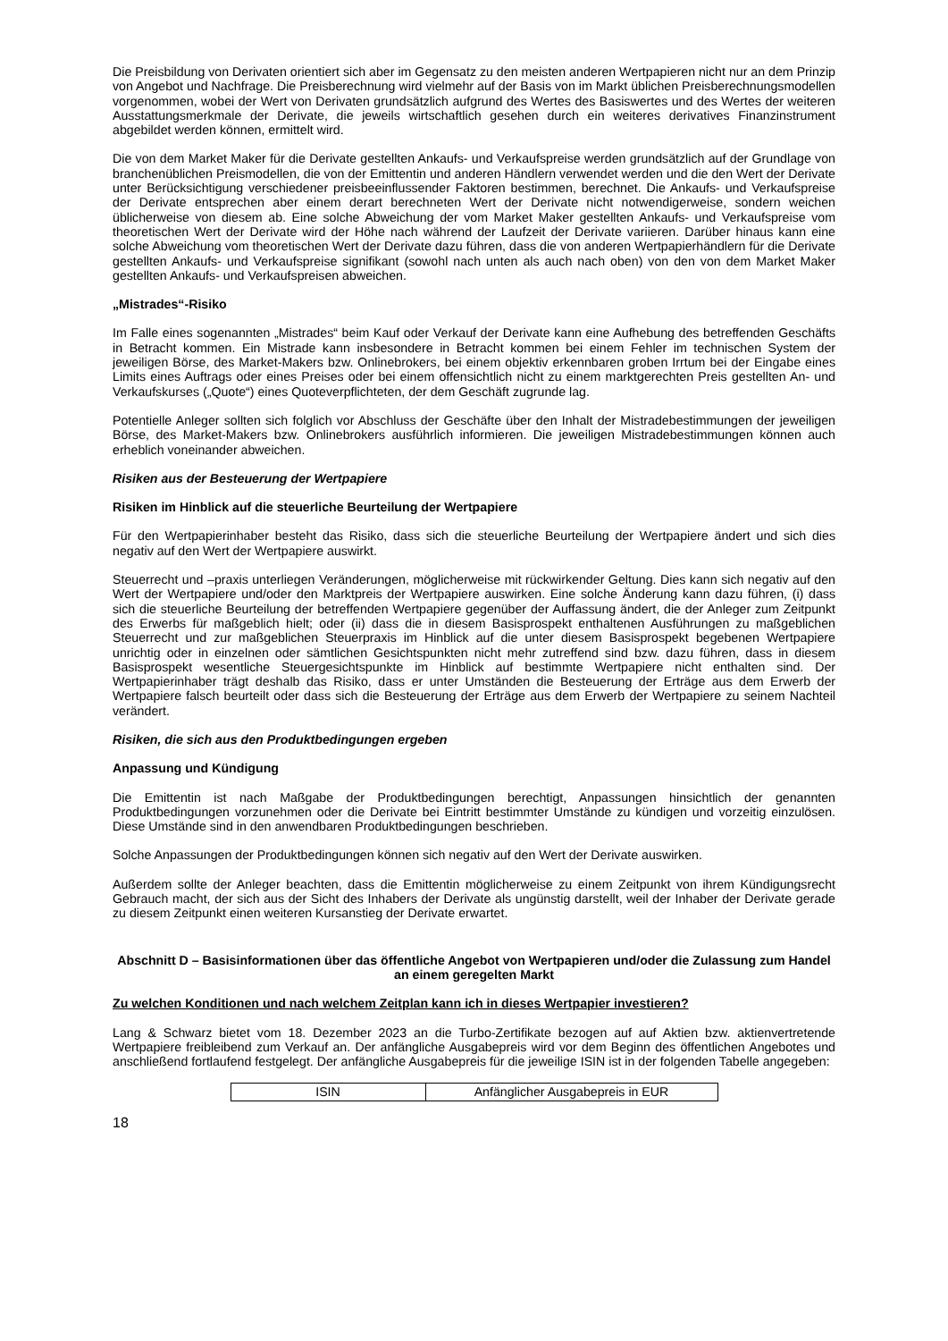Die Preisbildung von Derivaten orientiert sich aber im Gegensatz zu den meisten anderen Wertpapieren nicht nur an dem Prinzip von Angebot und Nachfrage. Die Preisberechnung wird vielmehr auf der Basis von im Markt üblichen Preisberechnungsmodellen vorgenommen, wobei der Wert von Derivaten grundsätzlich aufgrund des Wertes des Basiswertes und des Wertes der weiteren Ausstattungsmerkmale der Derivate, die jeweils wirtschaftlich gesehen durch ein weiteres derivatives Finanzinstrument abgebildet werden können, ermittelt wird.
Die von dem Market Maker für die Derivate gestellten Ankaufs- und Verkaufspreise werden grundsätzlich auf der Grundlage von branchenüblichen Preismodellen, die von der Emittentin und anderen Händlern verwendet werden und die den Wert der Derivate unter Berücksichtigung verschiedener preisbeeinflussender Faktoren bestimmen, berechnet. Die Ankaufs- und Verkaufspreise der Derivate entsprechen aber einem derart berechneten Wert der Derivate nicht notwendigerweise, sondern weichen üblicherweise von diesem ab. Eine solche Abweichung der vom Market Maker gestellten Ankaufs- und Verkaufspreise vom theoretischen Wert der Derivate wird der Höhe nach während der Laufzeit der Derivate variieren. Darüber hinaus kann eine solche Abweichung vom theoretischen Wert der Derivate dazu führen, dass die von anderen Wertpapierhändlern für die Derivate gestellten Ankaufs- und Verkaufspreise signifikant (sowohl nach unten als auch nach oben) von den von dem Market Maker gestellten Ankaufs- und Verkaufspreisen abweichen.
„Mistrades“-Risiko
Im Falle eines sogenannten „Mistrades“ beim Kauf oder Verkauf der Derivate kann eine Aufhebung des betreffenden Geschäfts in Betracht kommen. Ein Mistrade kann insbesondere in Betracht kommen bei einem Fehler im technischen System der jeweiligen Börse, des Market-Makers bzw. Onlinebrokers, bei einem objektiv erkennbaren groben Irrtum bei der Eingabe eines Limits eines Auftrags oder eines Preises oder bei einem offensichtlich nicht zu einem marktgerechten Preis gestellten An- und Verkaufskurses („Quote“) eines Quoteverpflichteten, der dem Geschäft zugrunde lag.
Potentielle Anleger sollten sich folglich vor Abschluss der Geschäfte über den Inhalt der Mistradebestimmungen der jeweiligen Börse, des Market-Makers bzw. Onlinebrokers ausführlich informieren. Die jeweiligen Mistradebestimmungen können auch erheblich voneinander abweichen.
Risiken aus der Besteuerung der Wertpapiere
Risiken im Hinblick auf die steuerliche Beurteilung der Wertpapiere
Für den Wertpapierinhaber besteht das Risiko, dass sich die steuerliche Beurteilung der Wertpapiere ändert und sich dies negativ auf den Wert der Wertpapiere auswirkt.
Steuerrecht und –praxis unterliegen Veränderungen, möglicherweise mit rückwirkender Geltung. Dies kann sich negativ auf den Wert der Wertpapiere und/oder den Marktpreis der Wertpapiere auswirken. Eine solche Änderung kann dazu führen, (i) dass sich die steuerliche Beurteilung der betreffenden Wertpapiere gegenüber der Auffassung ändert, die der Anleger zum Zeitpunkt des Erwerbs für maßgeblich hielt; oder (ii) dass die in diesem Basisprospekt enthaltenen Ausführungen zu maßgeblichen Steuerrecht und zur maßgeblichen Steuerpraxis im Hinblick auf die unter diesem Basisprospekt begebenen Wertpapiere unrichtig oder in einzelnen oder sämtlichen Gesichtspunkten nicht mehr zutreffend sind bzw. dazu führen, dass in diesem Basisprospekt wesentliche Steuergesichtspunkte im Hinblick auf bestimmte Wertpapiere nicht enthalten sind. Der Wertpapierinhaber trägt deshalb das Risiko, dass er unter Umständen die Besteuerung der Erträge aus dem Erwerb der Wertpapiere falsch beurteilt oder dass sich die Besteuerung der Erträge aus dem Erwerb der Wertpapiere zu seinem Nachteil verändert.
Risiken, die sich aus den Produktbedingungen ergeben
Anpassung und Kündigung
Die Emittentin ist nach Maßgabe der Produktbedingungen berechtigt, Anpassungen hinsichtlich der genannten Produktbedingungen vorzunehmen oder die Derivate bei Eintritt bestimmter Umstände zu kündigen und vorzeitig einzulösen. Diese Umstände sind in den anwendbaren Produktbedingungen beschrieben.
Solche Anpassungen der Produktbedingungen können sich negativ auf den Wert der Derivate auswirken.
Außerdem sollte der Anleger beachten, dass die Emittentin möglicherweise zu einem Zeitpunkt von ihrem Kündigungsrecht Gebrauch macht, der sich aus der Sicht des Inhabers der Derivate als ungünstig darstellt, weil der Inhaber der Derivate gerade zu diesem Zeitpunkt einen weiteren Kursanstieg der Derivate erwartet.
Abschnitt D – Basisinformationen über das öffentliche Angebot von Wertpapieren und/oder die Zulassung zum Handel an einem geregelten Markt
Zu welchen Konditionen und nach welchem Zeitplan kann ich in dieses Wertpapier investieren?
Lang & Schwarz bietet vom 18. Dezember 2023 an die Turbo-Zertifikate bezogen auf auf Aktien bzw. aktienvertretende Wertpapiere freibleibend zum Verkauf an. Der anfängliche Ausgabepreis wird vor dem Beginn des öffentlichen Angebotes und anschließend fortlaufend festgelegt. Der anfängliche Ausgabepreis für die jeweilige ISIN ist in der folgenden Tabelle angegeben:
| ISIN | Anfänglicher Ausgabepreis in EUR |
18